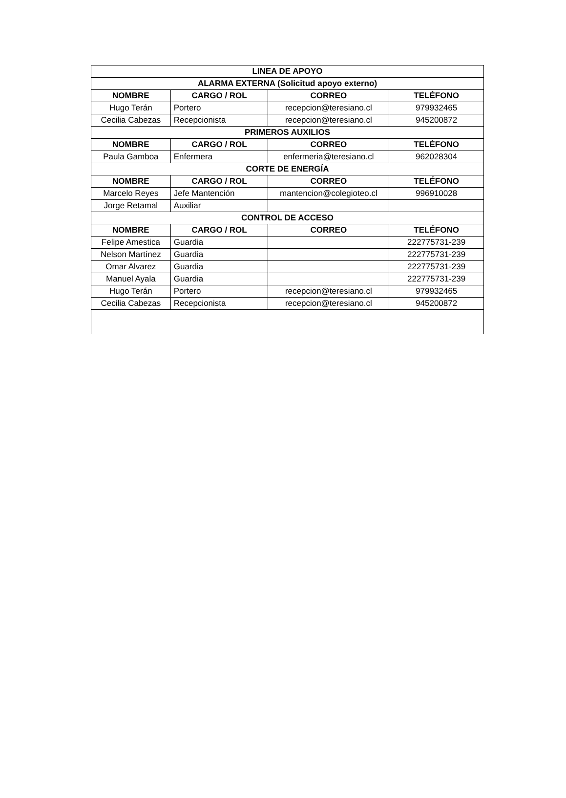| LINEA DE APOYO | | | |
| --- | --- | --- | --- |
| ALARMA EXTERNA (Solicitud apoyo externo) | | | |
| NOMBRE | CARGO / ROL | CORREO | TELÉFONO |
| Hugo Terán | Portero | recepcion@teresiano.cl | 979932465 |
| Cecilia Cabezas | Recepcionista | recepcion@teresiano.cl | 945200872 |
| PRIMEROS AUXILIOS | | | |
| NOMBRE | CARGO / ROL | CORREO | TELÉFONO |
| Paula Gamboa | Enfermera | enfermeria@teresiano.cl | 962028304 |
| CORTE DE ENERGÍA | | | |
| NOMBRE | CARGO / ROL | CORREO | TELÉFONO |
| Marcelo Reyes | Jefe Mantención | mantencion@colegioteo.cl | 996910028 |
| Jorge Retamal | Auxiliar | | |
| CONTROL DE ACCESO | | | |
| NOMBRE | CARGO / ROL | CORREO | TELÉFONO |
| Felipe Amestica | Guardia | | 222775731-239 |
| Nelson Martínez | Guardia | | 222775731-239 |
| Omar Alvarez | Guardia | | 222775731-239 |
| Manuel Ayala | Guardia | | 222775731-239 |
| Hugo Terán | Portero | recepcion@teresiano.cl | 979932465 |
| Cecilia Cabezas | Recepcionista | recepcion@teresiano.cl | 945200872 |